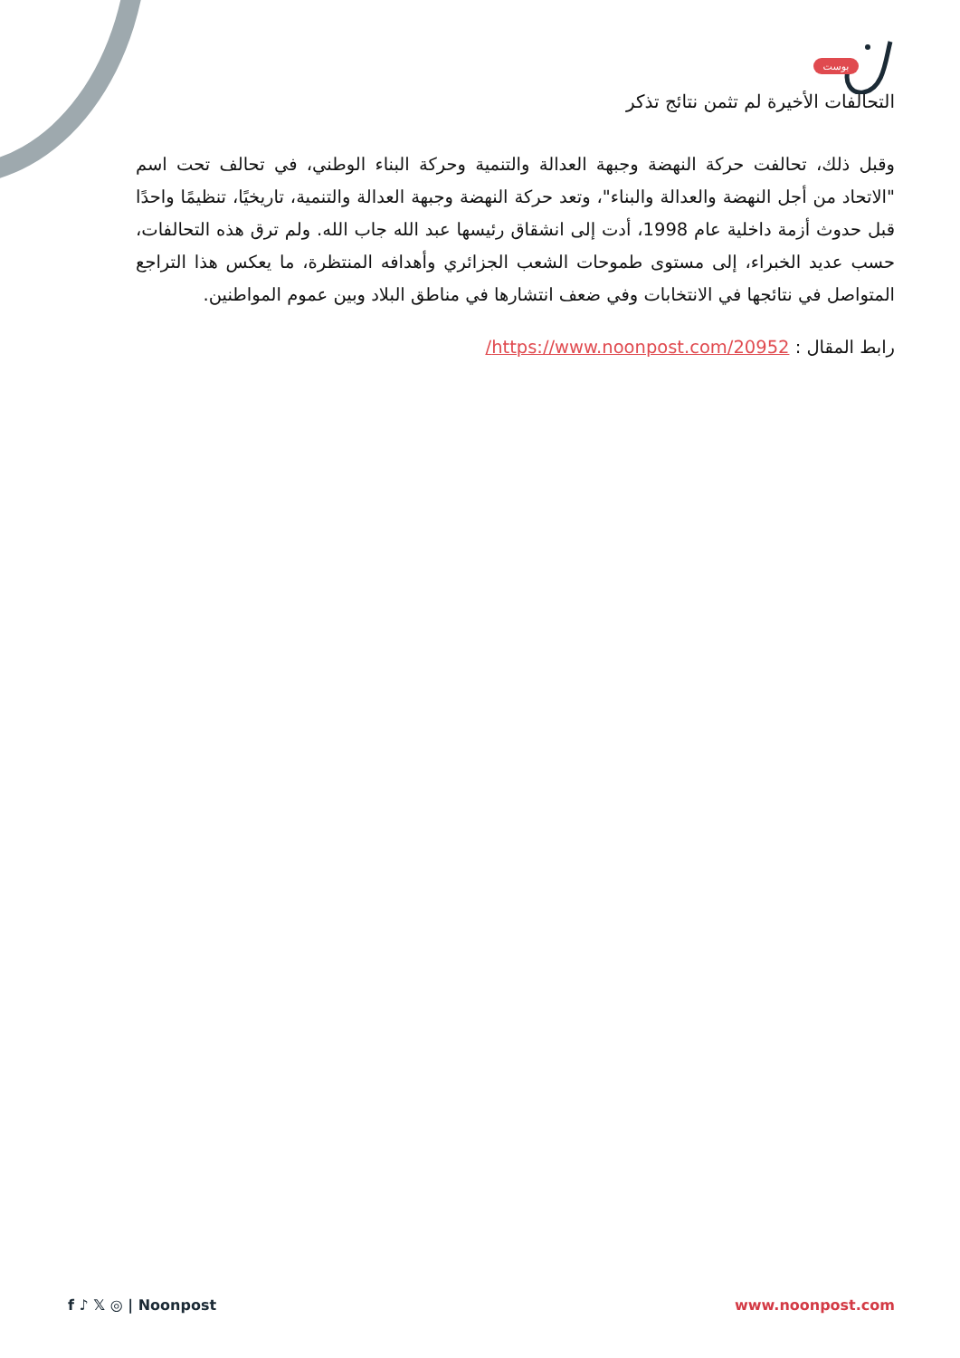بوست
التحالفات الأخيرة لم تثمن نتائج تذكر
وقبل ذلك، تحالفت حركة النهضة وجبهة العدالة والتنمية وحركة البناء الوطني، في تحالف تحت اسم "الاتحاد من أجل النهضة والعدالة والبناء"، وتعد حركة النهضة وجبهة العدالة والتنمية، تاريخيًا، تنظيمًا واحدًا قبل حدوث أزمة داخلية عام 1998، أدت إلى انشقاق رئيسها عبد الله جاب الله. ولم ترق هذه التحالفات، حسب عديد الخبراء، إلى مستوى طموحات الشعب الجزائري وأهدافه المنتظرة، ما يعكس هذا التراجع المتواصل في نتائجها في الانتخابات وفي ضعف انتشارها في مناطق البلاد وبين عموم المواطنين.
رابط المقال : https://www.noonpost.com/20952/
f ♪ 𝕏 ◎ | Noonpost www.noonpost.com